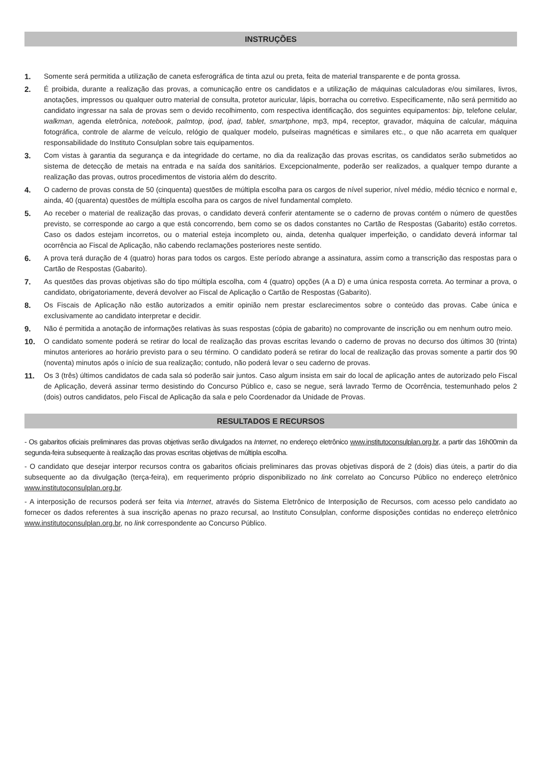INSTRUÇÕES
1. Somente será permitida a utilização de caneta esferográfica de tinta azul ou preta, feita de material transparente e de ponta grossa.
2. É proibida, durante a realização das provas, a comunicação entre os candidatos e a utilização de máquinas calculadoras e/ou similares, livros, anotações, impressos ou qualquer outro material de consulta, protetor auricular, lápis, borracha ou corretivo. Especificamente, não será permitido ao candidato ingressar na sala de provas sem o devido recolhimento, com respectiva identificação, dos seguintes equipamentos: bip, telefone celular, walkman, agenda eletrônica, notebook, palmtop, ipod, ipad, tablet, smartphone, mp3, mp4, receptor, gravador, máquina de calcular, máquina fotográfica, controle de alarme de veículo, relógio de qualquer modelo, pulseiras magnéticas e similares etc., o que não acarreta em qualquer responsabilidade do Instituto Consulplan sobre tais equipamentos.
3. Com vistas à garantia da segurança e da integridade do certame, no dia da realização das provas escritas, os candidatos serão submetidos ao sistema de detecção de metais na entrada e na saída dos sanitários. Excepcionalmente, poderão ser realizados, a qualquer tempo durante a realização das provas, outros procedimentos de vistoria além do descrito.
4. O caderno de provas consta de 50 (cinquenta) questões de múltipla escolha para os cargos de nível superior, nível médio, médio técnico e normal e, ainda, 40 (quarenta) questões de múltipla escolha para os cargos de nível fundamental completo.
5. Ao receber o material de realização das provas, o candidato deverá conferir atentamente se o caderno de provas contém o número de questões previsto, se corresponde ao cargo a que está concorrendo, bem como se os dados constantes no Cartão de Respostas (Gabarito) estão corretos. Caso os dados estejam incorretos, ou o material esteja incompleto ou, ainda, detenha qualquer imperfeição, o candidato deverá informar tal ocorrência ao Fiscal de Aplicação, não cabendo reclamações posteriores neste sentido.
6. A prova terá duração de 4 (quatro) horas para todos os cargos. Este período abrange a assinatura, assim como a transcrição das respostas para o Cartão de Respostas (Gabarito).
7. As questões das provas objetivas são do tipo múltipla escolha, com 4 (quatro) opções (A a D) e uma única resposta correta. Ao terminar a prova, o candidato, obrigatoriamente, deverá devolver ao Fiscal de Aplicação o Cartão de Respostas (Gabarito).
8. Os Fiscais de Aplicação não estão autorizados a emitir opinião nem prestar esclarecimentos sobre o conteúdo das provas. Cabe única e exclusivamente ao candidato interpretar e decidir.
9. Não é permitida a anotação de informações relativas às suas respostas (cópia de gabarito) no comprovante de inscrição ou em nenhum outro meio.
10. O candidato somente poderá se retirar do local de realização das provas escritas levando o caderno de provas no decurso dos últimos 30 (trinta) minutos anteriores ao horário previsto para o seu término. O candidato poderá se retirar do local de realização das provas somente a partir dos 90 (noventa) minutos após o início de sua realização; contudo, não poderá levar o seu caderno de provas.
11. Os 3 (três) últimos candidatos de cada sala só poderão sair juntos. Caso algum insista em sair do local de aplicação antes de autorizado pelo Fiscal de Aplicação, deverá assinar termo desistindo do Concurso Público e, caso se negue, será lavrado Termo de Ocorrência, testemunhado pelos 2 (dois) outros candidatos, pelo Fiscal de Aplicação da sala e pelo Coordenador da Unidade de Provas.
RESULTADOS E RECURSOS
- Os gabaritos oficiais preliminares das provas objetivas serão divulgados na Internet, no endereço eletrônico www.institutoconsulplan.org.br, a partir das 16h00min da segunda-feira subsequente à realização das provas escritas objetivas de múltipla escolha.
- O candidato que desejar interpor recursos contra os gabaritos oficiais preliminares das provas objetivas disporá de 2 (dois) dias úteis, a partir do dia subsequente ao da divulgação (terça-feira), em requerimento próprio disponibilizado no link correlato ao Concurso Público no endereço eletrônico www.institutoconsulplan.org.br.
- A interposição de recursos poderá ser feita via Internet, através do Sistema Eletrônico de Interposição de Recursos, com acesso pelo candidato ao fornecer os dados referentes à sua inscrição apenas no prazo recursal, ao Instituto Consulplan, conforme disposições contidas no endereço eletrônico www.institutoconsulplan.org.br, no link correspondente ao Concurso Público.